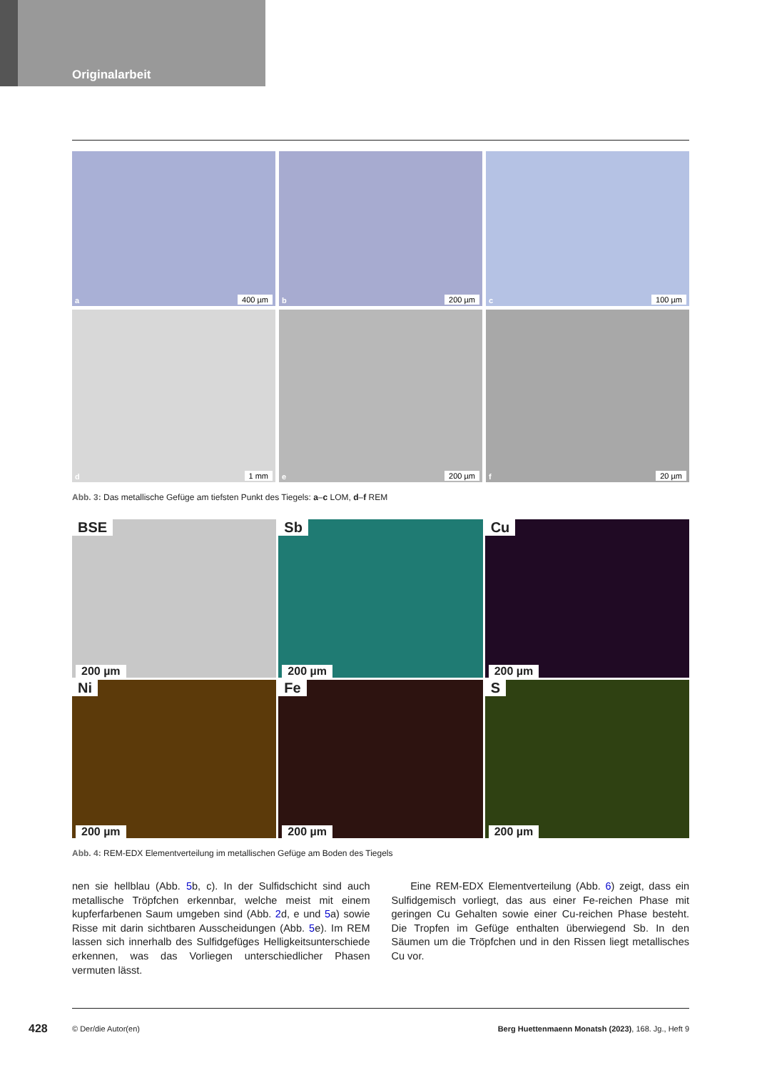Originalarbeit
a 400 µm
b 200 µm
c 100 µm
d 1 mm
e 200 µm
f 20 µm
Abb. 3: Das metallische Gefüge am tiefsten Punkt des Tiegels: a–c LOM, d–f REM
BSE
200 µm
Sb
200 µm
Cu
200 µm
Ni
200 µm
Fe
200 µm
S
200 µm
Abb. 4: REM-EDX Elementverteilung im metallischen Gefüge am Boden des Tiegels
nen sie hellblau (Abb. 5b, c). In der Sulfidschicht sind auch metallische Tröpfchen erkennbar, welche meist mit einem kupferfarbenen Saum umgeben sind (Abb. 2d, e und 5a) sowie Risse mit darin sichtbaren Ausscheidungen (Abb. 5e). Im REM lassen sich innerhalb des Sulfidgefüges Helligkeitsunterschiede erkennen, was das Vorliegen unterschiedlicher Phasen vermuten lässt.
Eine REM-EDX Elementverteilung (Abb. 6) zeigt, dass ein Sulfidgemisch vorliegt, das aus einer Fe-reichen Phase mit geringen Cu Gehalten sowie einer Cu-reichen Phase besteht. Die Tropfen im Gefüge enthalten überwiegend Sb. In den Säumen um die Tröpfchen und in den Rissen liegt metallisches Cu vor.
428 © Der/die Autor(en) Berg Huettenmaenn Monatsh (2023), 168. Jg., Heft 9